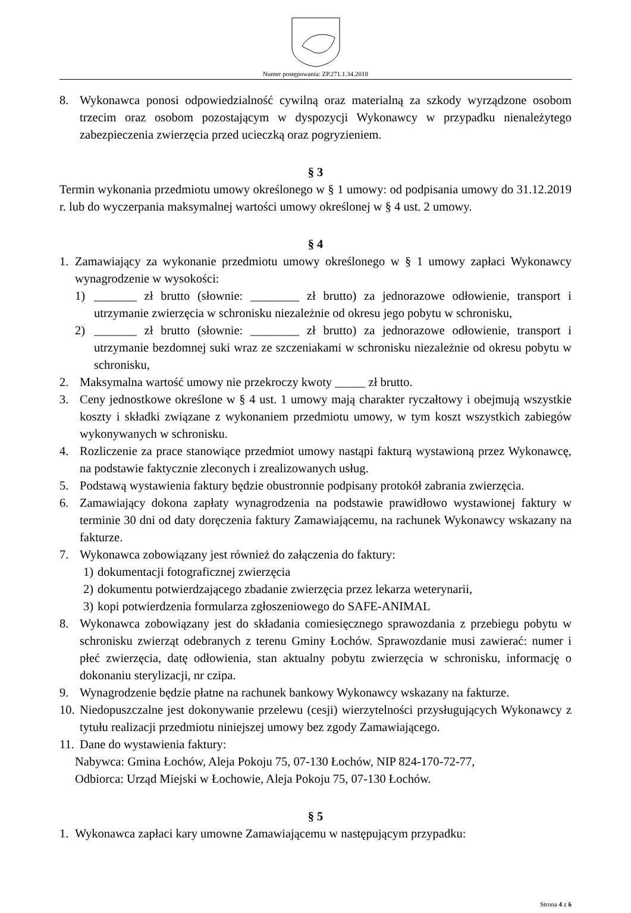Numer postępowania: ZP.271.1.34.2018
8. Wykonawca ponosi odpowiedzialność cywilną oraz materialną za szkody wyrządzone osobom trzecim oraz osobom pozostającym w dyspozycji Wykonawcy w przypadku nienależytego zabezpieczenia zwierzęcia przed ucieczką oraz pogryzieniem.
§ 3
Termin wykonania przedmiotu umowy określonego w § 1 umowy: od podpisania umowy do 31.12.2019 r. lub do wyczerpania maksymalnej wartości umowy określonej w § 4 ust. 2 umowy.
§ 4
1. Zamawiający za wykonanie przedmiotu umowy określonego w § 1 umowy zapłaci Wykonawcy wynagrodzenie w wysokości:
1) _______ zł brutto (słownie: ________ zł brutto) za jednorazowe odłowienie, transport i utrzymanie zwierzęcia w schronisku niezależnie od okresu jego pobytu w schronisku,
2) _______ zł brutto (słownie: ________ zł brutto) za jednorazowe odłowienie, transport i utrzymanie bezdomnej suki wraz ze szczeniakami w schronisku niezależnie od okresu pobytu w schronisku,
2. Maksymalna wartość umowy nie przekroczy kwoty _____ zł brutto.
3. Ceny jednostkowe określone w § 4 ust. 1 umowy mają charakter ryczałtowy i obejmują wszystkie koszty i składki związane z wykonaniem przedmiotu umowy, w tym koszt wszystkich zabiegów wykonywanych w schronisku.
4. Rozliczenie za prace stanowiące przedmiot umowy nastąpi fakturą wystawioną przez Wykonawcę, na podstawie faktycznie zleconych i zrealizowanych usług.
5. Podstawą wystawienia faktury będzie obustronnie podpisany protokół zabrania zwierzęcia.
6. Zamawiający dokona zapłaty wynagrodzenia na podstawie prawidłowo wystawionej faktury w terminie 30 dni od daty doręczenia faktury Zamawiającemu, na rachunek Wykonawcy wskazany na fakturze.
7. Wykonawca zobowiązany jest również do załączenia do faktury:
1) dokumentacji fotograficznej zwierzęcia
2) dokumentu potwierdzającego zbadanie zwierzęcia przez lekarza weterynarii,
3) kopi potwierdzenia formularza zgłoszeniowego do SAFE-ANIMAL
8. Wykonawca zobowiązany jest do składania comiesięcznego sprawozdania z przebiegu pobytu w schronisku zwierząt odebranych z terenu Gminy Łochów. Sprawozdanie musi zawierać: numer i płeć zwierzęcia, datę odłowienia, stan aktualny pobytu zwierzęcia w schronisku, informację o dokonaniu sterylizacji, nr czipa.
9. Wynagrodzenie będzie płatne na rachunek bankowy Wykonawcy wskazany na fakturze.
10. Niedopuszczalne jest dokonywanie przelewu (cesji) wierzytelności przysługujących Wykonawcy z tytułu realizacji przedmiotu niniejszej umowy bez zgody Zamawiającego.
11. Dane do wystawienia faktury:
Nabywca: Gmina Łochów, Aleja Pokoju 75, 07-130 Łochów, NIP 824-170-72-77,
Odbiorca: Urząd Miejski w Łochowie, Aleja Pokoju 75, 07-130 Łochów.
§ 5
1. Wykonawca zapłaci kary umowne Zamawiającemu w następującym przypadku:
Strona 4 z 6